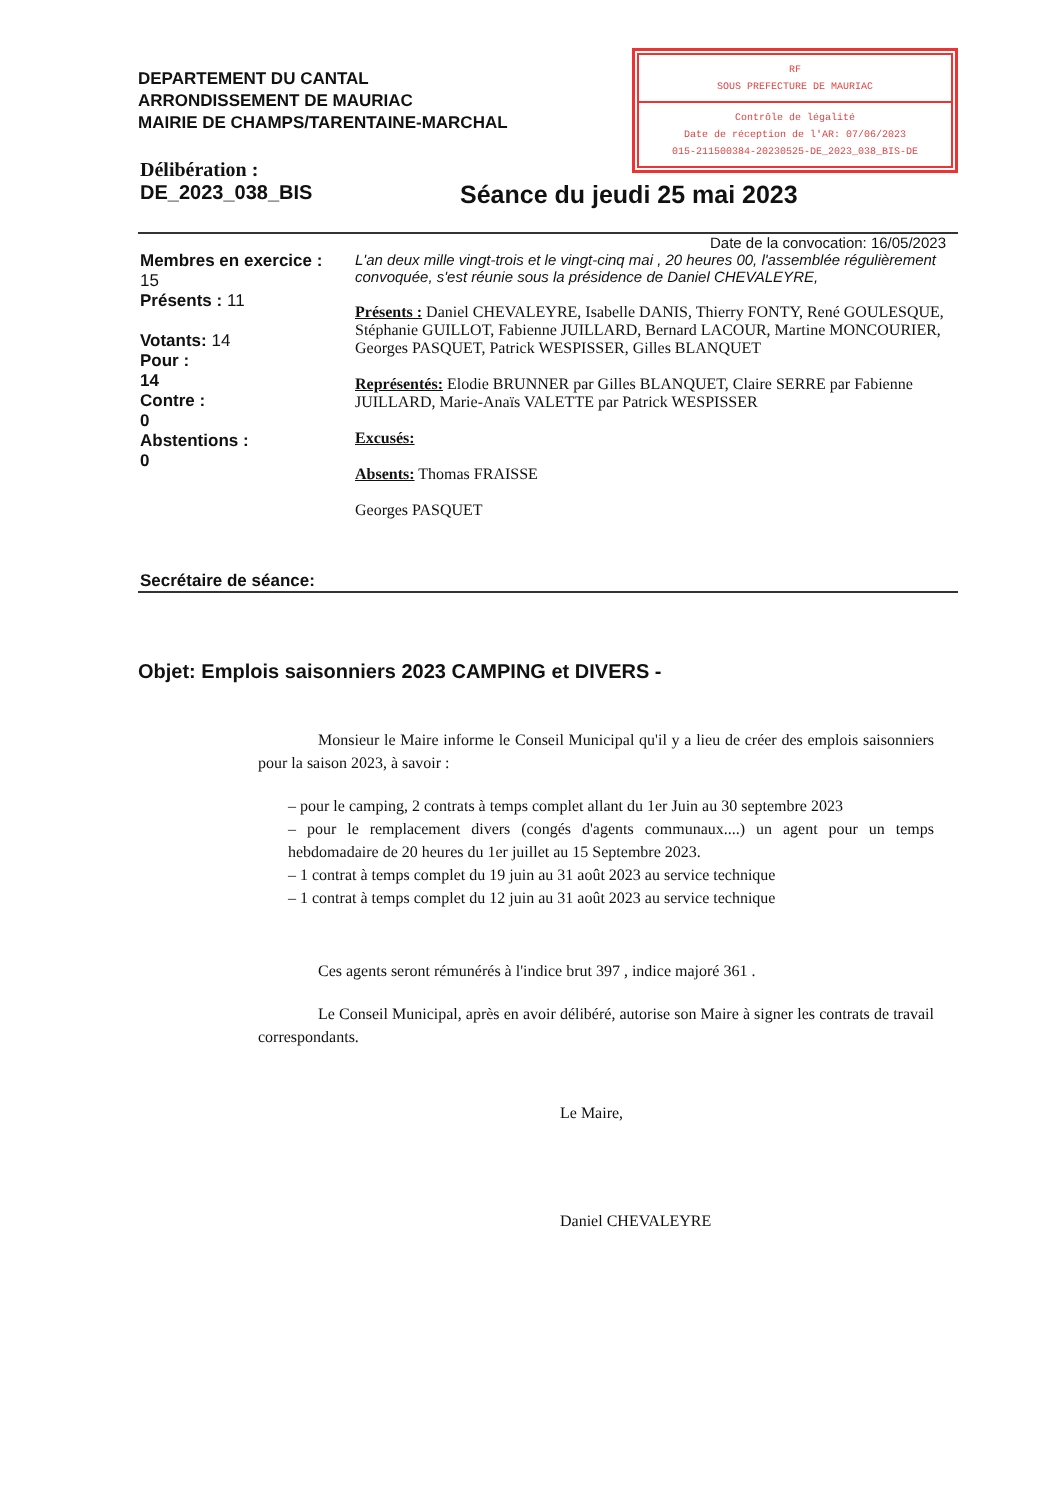DEPARTEMENT DU CANTAL
ARRONDISSEMENT DE MAURIAC
MAIRIE DE CHAMPS/TARENTAINE-MARCHAL
RF
SOUS PREFECTURE DE MAURIAC
Contrôle de légalité
Date de réception de l'AR: 07/06/2023
015-211500384-20230525-DE_2023_038_BIS-DE
Délibération :
DE_2023_038_BIS
Séance du jeudi 25 mai 2023
Date de la convocation: 16/05/2023
Membres en exercice :
15
Présents : 11
Votants: 14
Pour :
14
Contre :
0
Abstentions :
0
Secrétaire de séance:
L'an deux mille vingt-trois et le vingt-cinq mai , 20 heures 00, l'assemblée régulièrement convoquée, s'est réunie sous la présidence de Daniel CHEVALEYRE,
Présents : Daniel CHEVALEYRE, Isabelle DANIS, Thierry FONTY, René GOULESQUE, Stéphanie GUILLOT, Fabienne JUILLARD, Bernard LACOUR, Martine MONCOURIER, Georges PASQUET, Patrick WESPISSER, Gilles BLANQUET
Représentés: Elodie BRUNNER par Gilles BLANQUET, Claire SERRE par Fabienne JUILLARD, Marie-Anaïs VALETTE par Patrick WESPISSER
Excusés:
Absents: Thomas FRAISSE
Georges PASQUET
Objet: Emplois saisonniers 2023 CAMPING et DIVERS -
Monsieur le Maire informe le Conseil Municipal qu'il y a lieu de créer des emplois saisonniers pour la saison 2023, à savoir :
– pour le camping, 2 contrats à temps complet allant du 1er Juin au 30 septembre 2023
– pour le remplacement divers (congés d'agents communaux....) un agent pour un temps hebdomadaire de 20 heures du 1er juillet au 15 Septembre 2023.
– 1 contrat à temps complet du 19 juin au 31 août 2023 au service technique
– 1 contrat à temps complet du 12 juin au 31 août 2023 au service technique
Ces agents seront rémunérés à l'indice brut 397 , indice majoré 361 .
Le Conseil Municipal, après en avoir délibéré, autorise son Maire à signer les contrats de travail correspondants.
Le Maire,
Daniel CHEVALEYRE